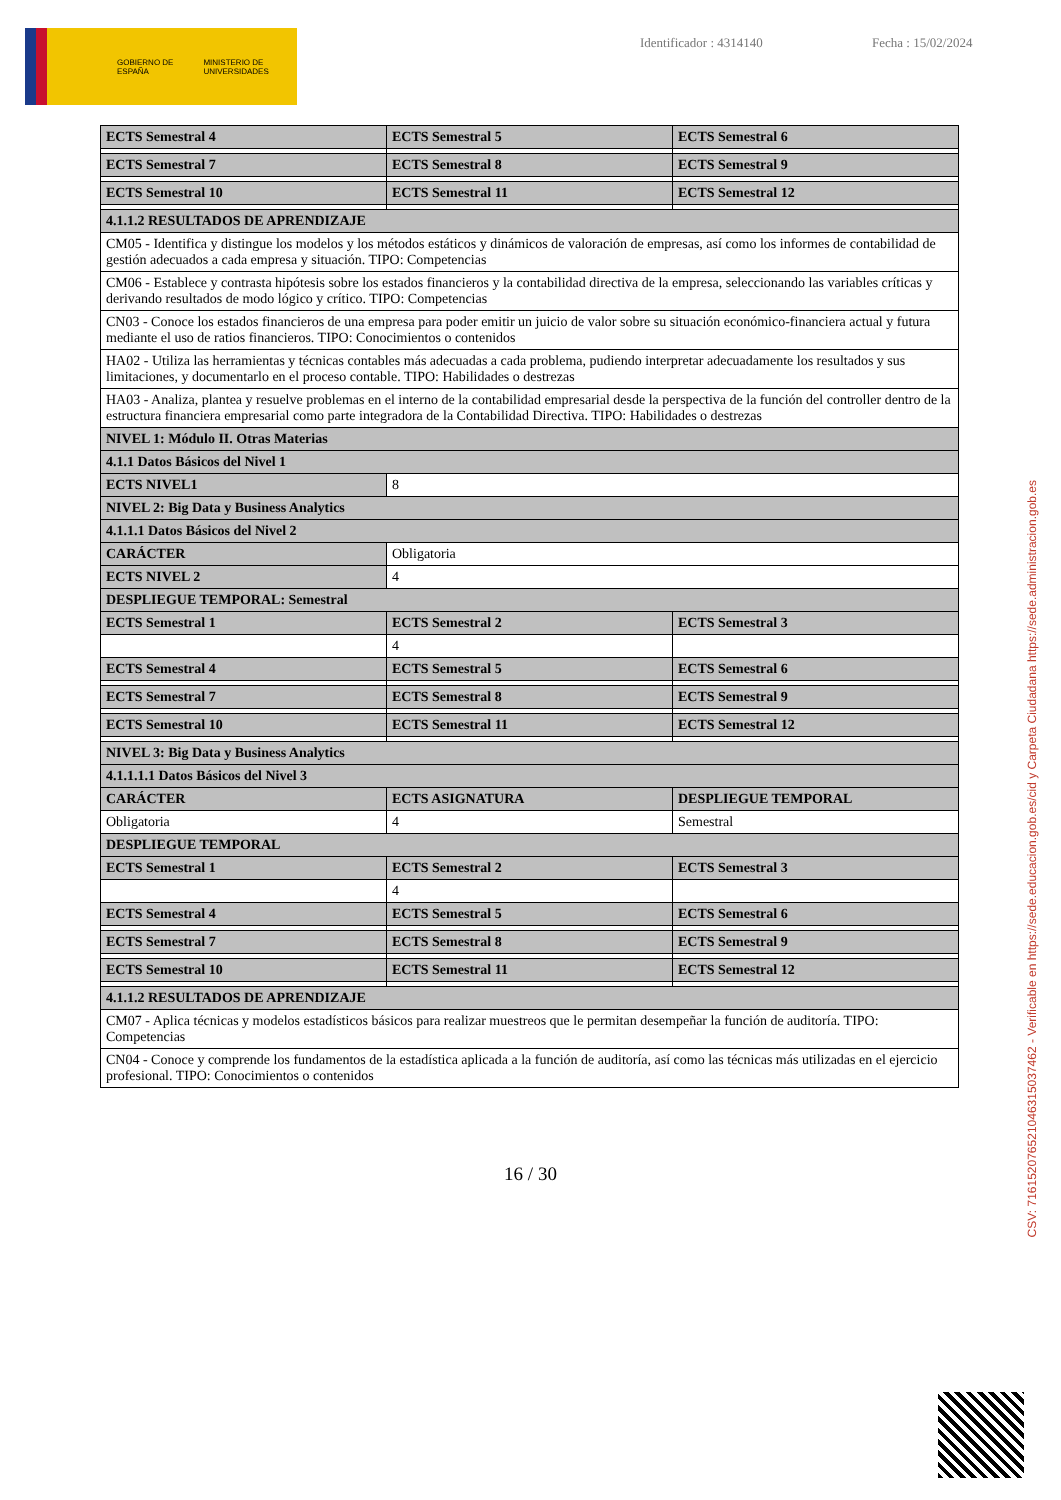GOBIERNO DE ESPAÑA MINISTERIO DE UNIVERSIDADES
Identificador : 4314140 Fecha : 15/02/2024
| ECTS Semestral 4 | ECTS Semestral 5 | ECTS Semestral 6 |
| ECTS Semestral 7 | ECTS Semestral 8 | ECTS Semestral 9 |
| ECTS Semestral 10 | ECTS Semestral 11 | ECTS Semestral 12 |
| 4.1.1.2 RESULTADOS DE APRENDIZAJE | | |
| CM05 - Identifica y distingue los modelos y los métodos estáticos y dinámicos de valoración de empresas, así como los informes de contabilidad de gestión adecuados a cada empresa y situación. TIPO: Competencias | | |
| CM06 - Establece y contrasta hipótesis sobre los estados financieros y la contabilidad directiva de la empresa, seleccionando las variables críticas y derivando resultados de modo lógico y crítico. TIPO: Competencias | | |
| CN03 - Conoce los estados financieros de una empresa para poder emitir un juicio de valor sobre su situación económico-financiera actual y futura mediante el uso de ratios financieros. TIPO: Conocimientos o contenidos | | |
| HA02 - Utiliza las herramientas y técnicas contables más adecuadas a cada problema, pudiendo interpretar adecuadamente los resultados y sus limitaciones, y documentarlo en el proceso contable. TIPO: Habilidades o destrezas | | |
| HA03 - Analiza, plantea y resuelve problemas en el interno de la contabilidad empresarial desde la perspectiva de la función del controller dentro de la estructura financiera empresarial como parte integradora de la Contabilidad Directiva. TIPO: Habilidades o destrezas | | |
| NIVEL 1: Módulo II. Otras Materias | | |
| 4.1.1 Datos Básicos del Nivel 1 | | |
| ECTS NIVEL1 | 8 | |
| NIVEL 2: Big Data y Business Analytics | | |
| 4.1.1.1 Datos Básicos del Nivel 2 | | |
| CARÁCTER | Obligatoria | |
| ECTS NIVEL 2 | 4 | |
| DESPLIEGUE TEMPORAL: Semestral | | |
| ECTS Semestral 1 | ECTS Semestral 2 | ECTS Semestral 3 |
| | 4 | |
| ECTS Semestral 4 | ECTS Semestral 5 | ECTS Semestral 6 |
| ECTS Semestral 7 | ECTS Semestral 8 | ECTS Semestral 9 |
| ECTS Semestral 10 | ECTS Semestral 11 | ECTS Semestral 12 |
| NIVEL 3: Big Data y Business Analytics | | |
| 4.1.1.1.1 Datos Básicos del Nivel 3 | | |
| CARÁCTER | ECTS ASIGNATURA | DESPLIEGUE TEMPORAL |
| Obligatoria | 4 | Semestral |
| DESPLIEGUE TEMPORAL | | |
| ECTS Semestral 1 | ECTS Semestral 2 | ECTS Semestral 3 |
| | 4 | |
| ECTS Semestral 4 | ECTS Semestral 5 | ECTS Semestral 6 |
| ECTS Semestral 7 | ECTS Semestral 8 | ECTS Semestral 9 |
| ECTS Semestral 10 | ECTS Semestral 11 | ECTS Semestral 12 |
| 4.1.1.2 RESULTADOS DE APRENDIZAJE | | |
| CM07 - Aplica técnicas y modelos estadísticos básicos para realizar muestreos que le permitan desempeñar la función de auditoría. TIPO: Competencias | | |
| CN04 - Conoce y comprende los fundamentos de la estadística aplicada a la función de auditoría, así como las técnicas más utilizadas en el ejercicio profesional. TIPO: Conocimientos o contenidos | | |
16 / 30
CSV: 716152076521046315037462 - Verificable en https://sede.educacion.gob.es/cid y Carpeta Ciudadana https://sede.administracion.gob.es